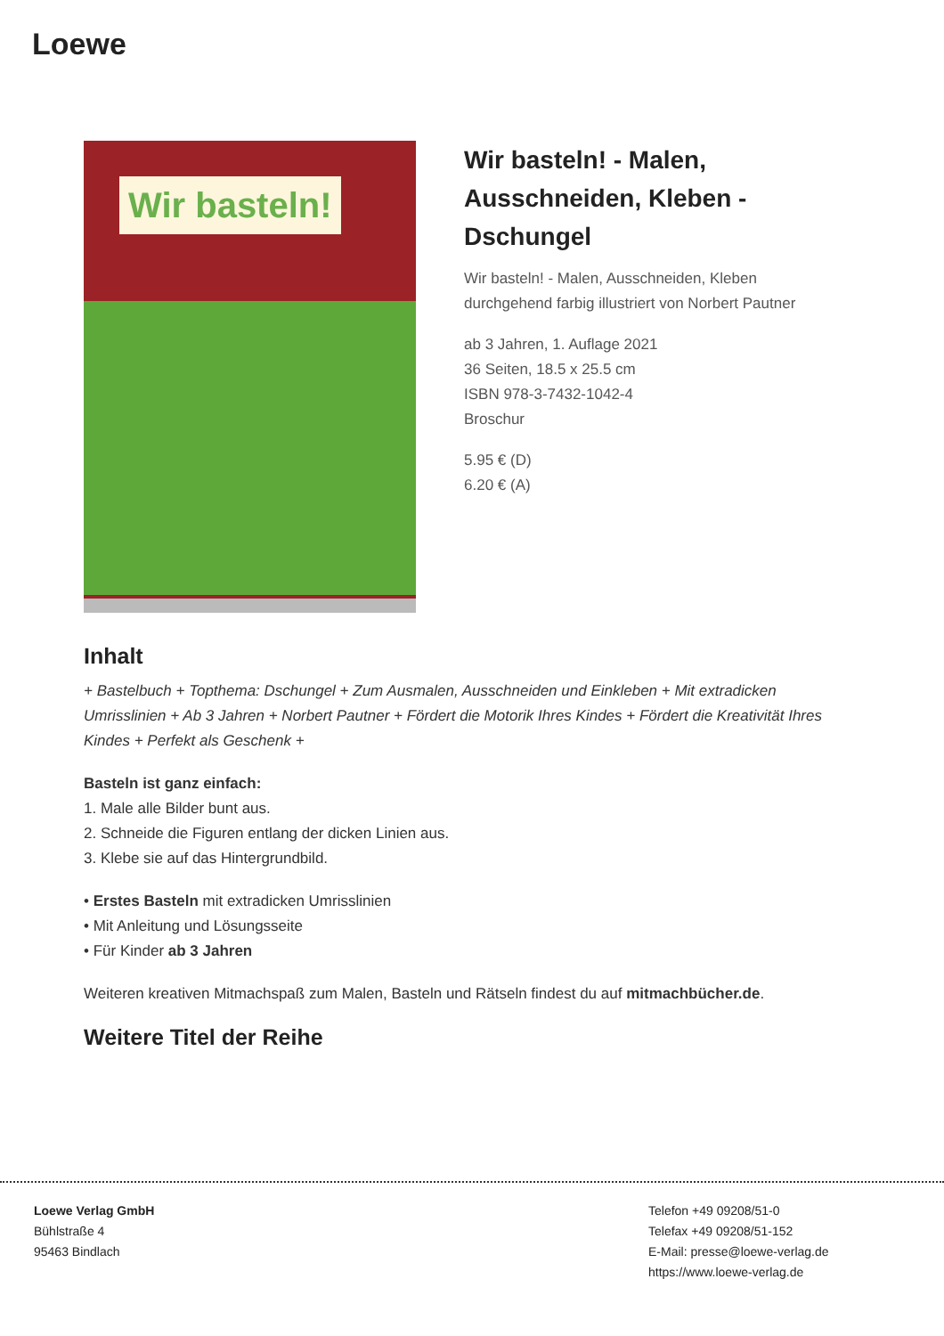Loewe
Wir basteln!
Wir basteln! - Malen, Ausschneiden, Kleben - Dschungel
Wir basteln! - Malen, Ausschneiden, Kleben
durchgehend farbig illustriert von Norbert Pautner
ab 3 Jahren, 1. Auflage 2021
36 Seiten, 18.5 x 25.5 cm
ISBN 978-3-7432-1042-4
Broschur
5.95 € (D)
6.20 € (A)
Inhalt
+ Bastelbuch + Topthema: Dschungel + Zum Ausmalen, Ausschneiden und Einkleben + Mit extradicken Umrisslinien + Ab 3 Jahren + Norbert Pautner + Fördert die Motorik Ihres Kindes + Fördert die Kreativität Ihres Kindes + Perfekt als Geschenk +
Basteln ist ganz einfach:
1. Male alle Bilder bunt aus.
2. Schneide die Figuren entlang der dicken Linien aus.
3. Klebe sie auf das Hintergrundbild.
• Erstes Basteln mit extradicken Umrisslinien
• Mit Anleitung und Lösungsseite
• Für Kinder ab 3 Jahren
Weiteren kreativen Mitmachspaß zum Malen, Basteln und Rätseln findest du auf mitmachbücher.de.
Weitere Titel der Reihe
Loewe Verlag GmbH
Bühlstraße 4
95463 Bindlach
Telefon +49 09208/51-0
Telefax +49 09208/51-152
E-Mail: presse@loewe-verlag.de
https://www.loewe-verlag.de